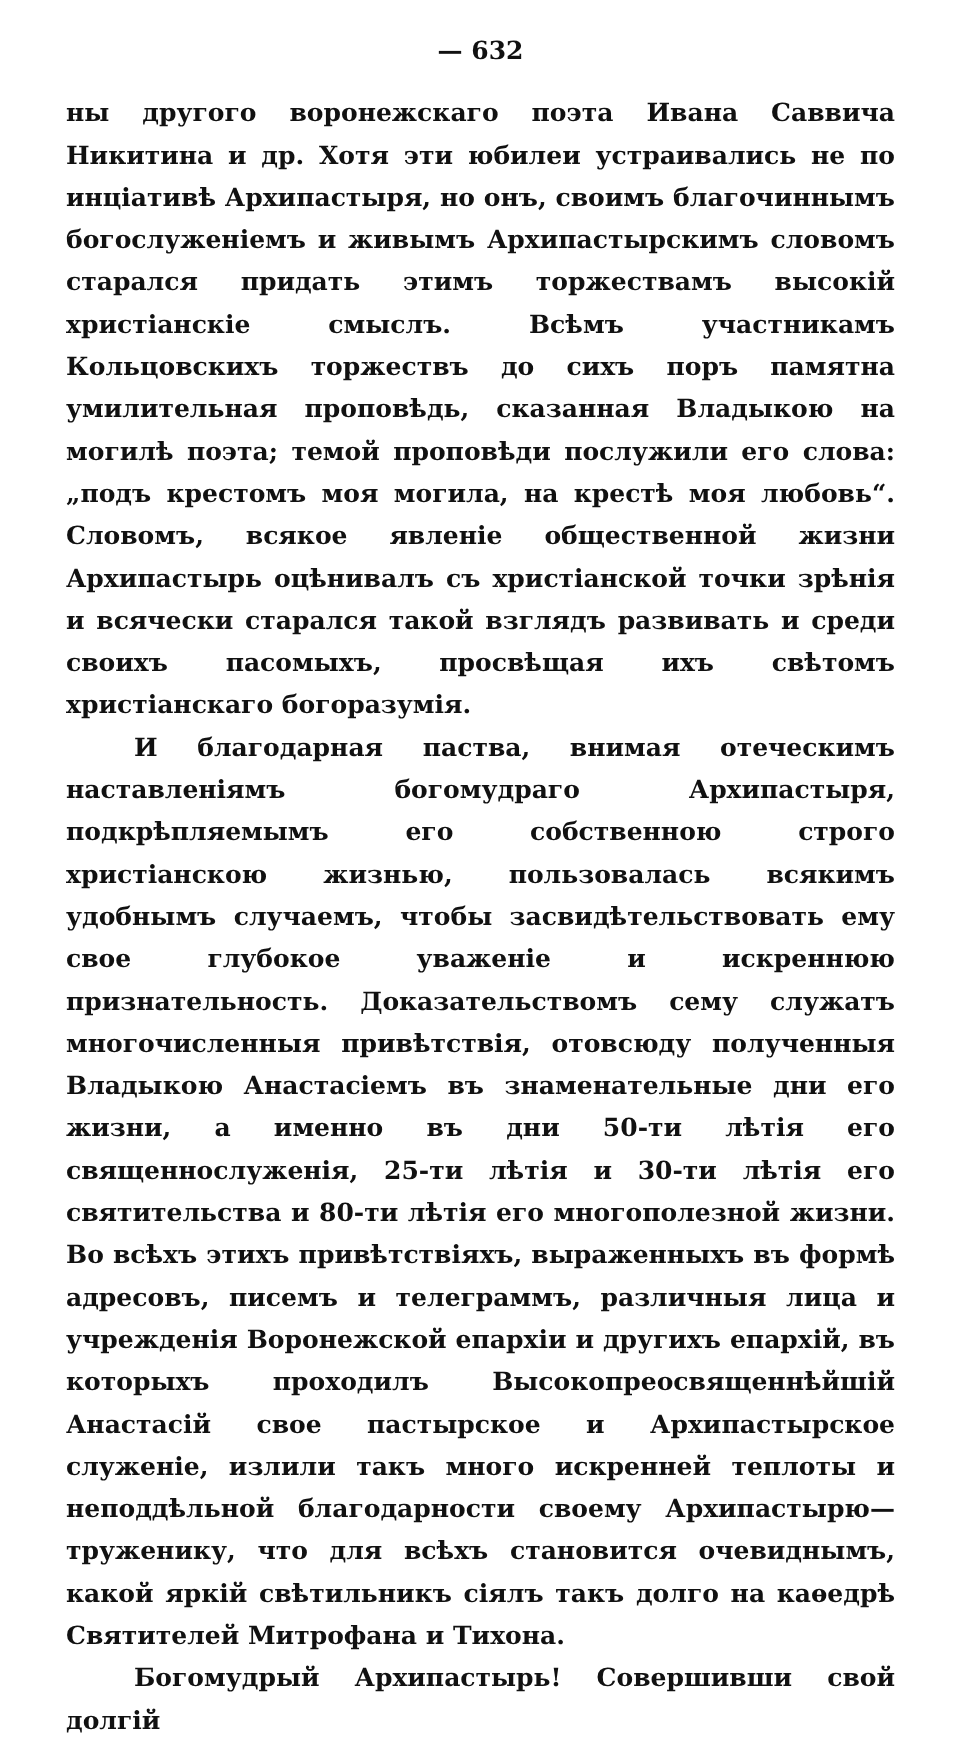— 632
ны другого воронежскаго поэта Ивана Саввича Никитина и др. Хотя эти юбилеи устраивались не по инціативѣ Архипастыря, но онъ, своимъ благочиннымъ богослуженіемъ и живымъ Архипастырскимъ словомъ старался придать этимъ торжествамъ высокій христіанскіе смыслъ. Всѣмъ участникамъ Кольцовскихъ торжествъ до сихъ поръ памятна умилительная проповѣдь, сказанная Владыкою на могилѣ поэта; темой проповѣди послужили его слова: „подъ крестомъ моя могила, на крестѣ моя любовь“. Словомъ, всякое явленіе общественной жизни Архипастырь оцѣнивалъ съ христіанской точки зрѣнія и всячески старался такой взглядъ развивать и среди своихъ пасомыхъ, просвѣщая ихъ свѣтомъ христіанскаго богоразумія.
И благодарная паства, внимая отеческимъ наставленіямъ богомудраго Архипастыря, подкрѣпляемымъ его собственною строго христіанскою жизнью, пользовалась всякимъ удобнымъ случаемъ, чтобы засвидѣтельствовать ему свое глубокое уваженіе и искреннюю признательность. Доказательствомъ сему служатъ многочисленныя привѣтствія, отовсюду полученныя Владыкою Анастасіемъ въ знаменательные дни его жизни, а именно въ дни 50-ти лѣтія его священнослуженія, 25-ти лѣтія и 30-ти лѣтія его святительства и 80-ти лѣтія его многополезной жизни. Во всѣхъ этихъ привѣтствіяхъ, выраженныхъ въ формѣ адресовъ, писемъ и телеграммъ, различныя лица и учрежденія Воронежской епархіи и другихъ епархій, въ которыхъ проходилъ Высокопреосвященнѣйшій Анастасій свое пастырское и Архипастырское служеніе, излили такъ много искренней теплоты и неподдѣльной благодарности своему Архипастырю—труженику, что для всѣхъ становится очевиднымъ, какой яркій свѣтильникъ сіялъ такъ долго на каѳедрѣ Святителей Митрофана и Тихона.
Богомудрый Архипастырь! Совершивши свой долгій